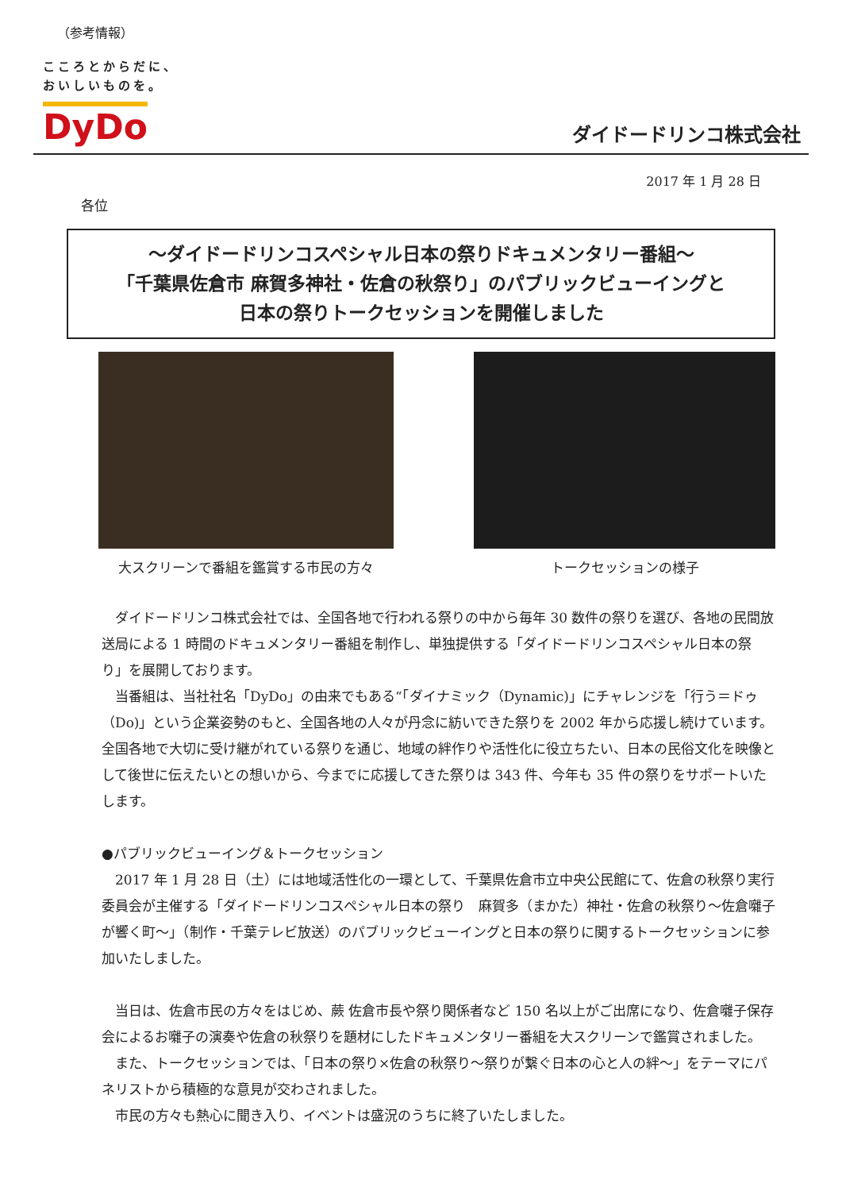（参考情報）
こころとからだに、
おいしいものを。
DyDo
ダイドードリンコ株式会社
2017 年 1 月 28 日
各位
～ダイドードリンコスペシャル日本の祭りドキュメンタリー番組～
「千葉県佐倉市 麻賀多神社・佐倉の秋祭り」のパブリックビューイングと
日本の祭りトークセッションを開催しました
大スクリーンで番組を鑑賞する市民の方々
トークセッションの様子
ダイドードリンコ株式会社では、全国各地で行われる祭りの中から毎年 30 数件の祭りを選び、各地の民間放送局による 1 時間のドキュメンタリー番組を制作し、単独提供する「ダイドードリンコスペシャル日本の祭り」を展開しております。
当番組は、当社社名「DyDo」の由来でもある“「ダイナミック（Dynamic)」にチャレンジを「行う＝ドゥ（Do)」という企業姿勢のもと、全国各地の人々が丹念に紡いできた祭りを 2002 年から応援し続けています。全国各地で大切に受け継がれている祭りを通じ、地域の絆作りや活性化に役立ちたい、日本の民俗文化を映像として後世に伝えたいとの想いから、今までに応援してきた祭りは 343 件、今年も 35 件の祭りをサポートいたします。
●パブリックビューイング＆トークセッション
2017 年 1 月 28 日（土）には地域活性化の一環として、千葉県佐倉市立中央公民館にて、佐倉の秋祭り実行委員会が主催する「ダイドードリンコスペシャル日本の祭り　麻賀多（まかた）神社・佐倉の秋祭り～佐倉囃子が響く町～」（制作・千葉テレビ放送）のパブリックビューイングと日本の祭りに関するトークセッションに参加いたしました。
当日は、佐倉市民の方々をはじめ、蕨 佐倉市長や祭り関係者など 150 名以上がご出席になり、佐倉囃子保存会によるお囃子の演奏や佐倉の秋祭りを題材にしたドキュメンタリー番組を大スクリーンで鑑賞されました。
また、トークセッションでは、「日本の祭り×佐倉の秋祭り～祭りが繋ぐ日本の心と人の絆～」をテーマにパネリストから積極的な意見が交わされました。
市民の方々も熱心に聞き入り、イベントは盛況のうちに終了いたしました。